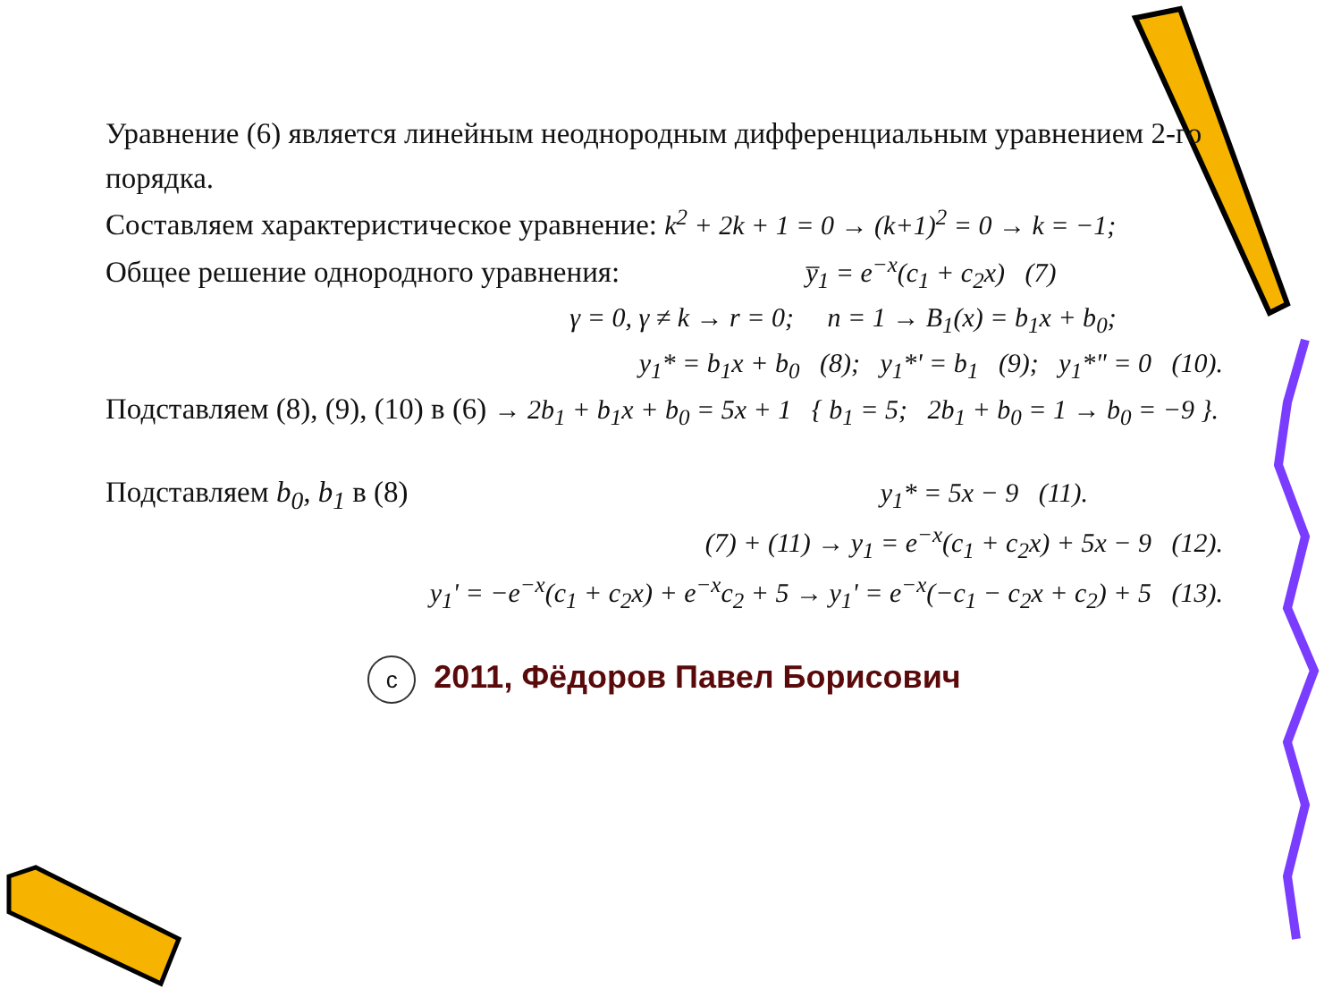Уравнение (6) является линейным неоднородным дифференциальным уравнением 2-го порядка.
Составляем характеристическое уравнение: k<sup>2</sup> + 2k + 1 = 0 → (k+1)<sup>2</sup> = 0 → k = −1;
Общее решение однородного уравнения: y̅<sub>1</sub> = e<sup>−x</sup>(c<sub>1</sub> + c<sub>2</sub>x) (7)
γ = 0, γ ≠ k → r = 0; n = 1 → B<sub>1</sub>(x) = b<sub>1</sub>x + b<sub>0</sub>;
y<sub>1</sub>* = b<sub>1</sub>x + b<sub>0</sub> (8); y<sub>1</sub>*' = b<sub>1</sub> (9); y<sub>1</sub>*" = 0 (10).
Подставляем (8), (9), (10) в (6) → 2b<sub>1</sub> + b<sub>1</sub>x + b<sub>0</sub> = 5x + 1 { b<sub>1</sub> = 5; 2b<sub>1</sub> + b<sub>0</sub> = 1 → b<sub>0</sub> = −9 }.
Подставляем b<sub>0</sub>, b<sub>1</sub> в (8) y<sub>1</sub>* = 5x − 9 (11).
(7) + (11) → y<sub>1</sub> = e<sup>−x</sup>(c<sub>1</sub> + c<sub>2</sub>x) + 5x − 9 (12).
y<sub>1</sub>' = −e<sup>−x</sup>(c<sub>1</sub> + c<sub>2</sub>x) + e<sup>−x</sup>c<sub>2</sub> + 5 → y<sub>1</sub>' = e<sup>−x</sup>(−c<sub>1</sub> − c<sub>2</sub>x + c<sub>2</sub>) + 5 (13).
c 2011, Фёдоров Павел Борисович